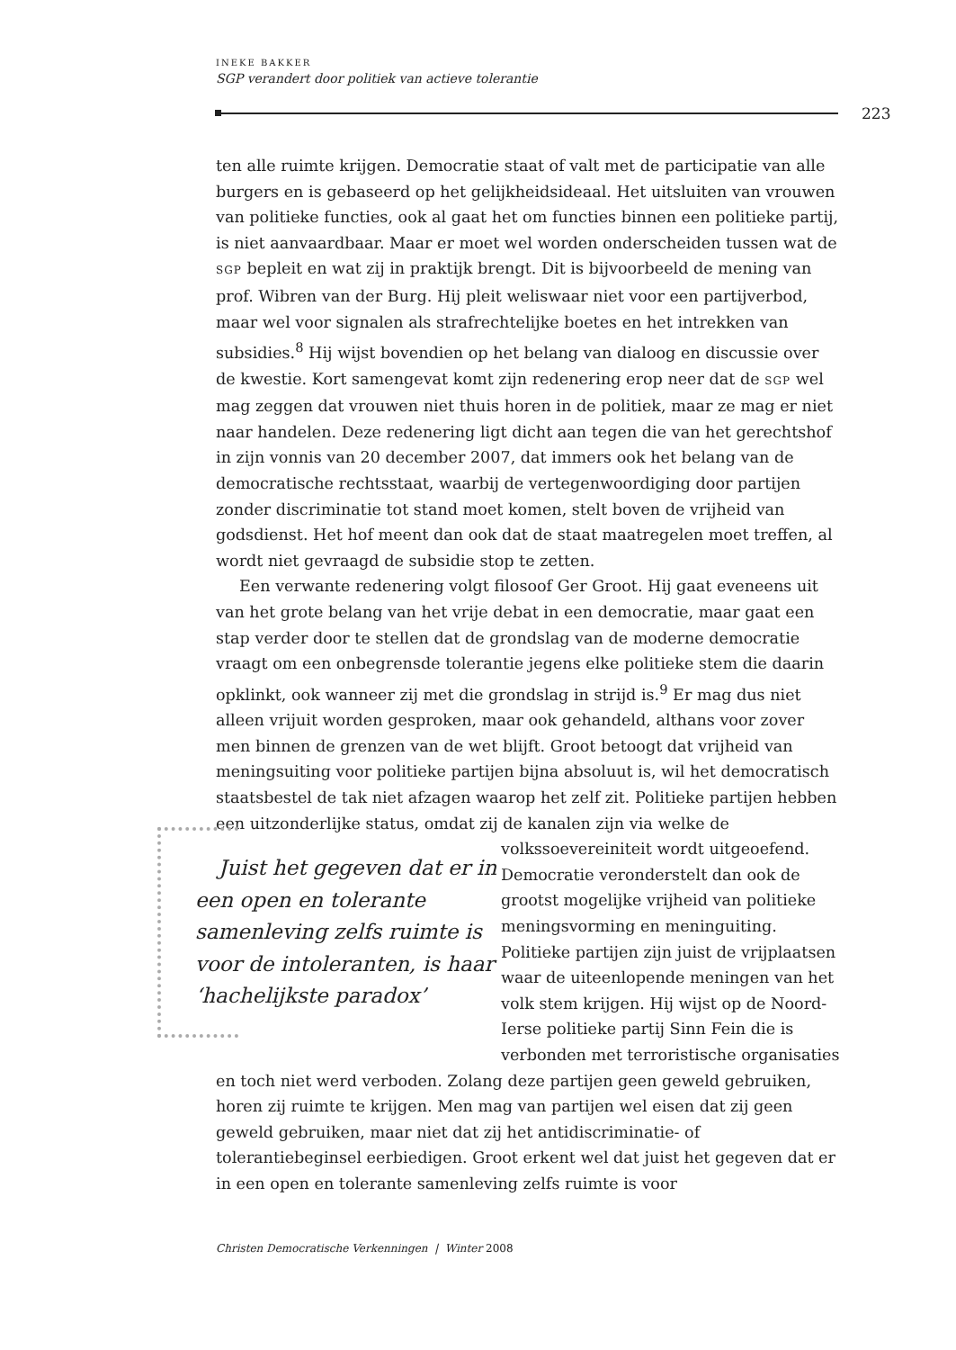INEKE BAKKER
SGP verandert door politiek van actieve tolerantie
223
ten alle ruimte krijgen. Democratie staat of valt met de participatie van alle burgers en is gebaseerd op het gelijkheidsideaal. Het uitsluiten van vrouwen van politieke functies, ook al gaat het om functies binnen een politieke partij, is niet aanvaardbaar. Maar er moet wel worden onderscheiden tussen wat de SGP bepleit en wat zij in praktijk brengt. Dit is bijvoorbeeld de mening van prof. Wibren van der Burg. Hij pleit weliswaar niet voor een partijverbod, maar wel voor signalen als strafrechtelijke boetes en het intrekken van subsidies.<sup>8</sup> Hij wijst bovendien op het belang van dialoog en discussie over de kwestie. Kort samengevat komt zijn redenering erop neer dat de SGP wel mag zeggen dat vrouwen niet thuis horen in de politiek, maar ze mag er niet naar handelen. Deze redenering ligt dicht aan tegen die van het gerechtshof in zijn vonnis van 20 december 2007, dat immers ook het belang van de democratische rechtsstaat, waarbij de vertegenwoordiging door partijen zonder discriminatie tot stand moet komen, stelt boven de vrijheid van godsdienst. Het hof meent dan ook dat de staat maatregelen moet treffen, al wordt niet gevraagd de subsidie stop te zetten.
Een verwante redenering volgt filosoof Ger Groot. Hij gaat eveneens uit van het grote belang van het vrije debat in een democratie, maar gaat een stap verder door te stellen dat de grondslag van de moderne democratie vraagt om een onbegrensde tolerantie jegens elke politieke stem die daarin opklinkt, ook wanneer zij met die grondslag in strijd is.<sup>9</sup> Er mag dus niet alleen vrijuit worden gesproken, maar ook gehandeld, althans voor zover men binnen de grenzen van de wet blijft. Groot betoogt dat vrijheid van meningsuiting voor politieke partijen bijna absoluut is, wil het democratisch staatsbestel de tak niet afzagen waarop het zelf zit. Politieke partijen hebben een uitzonderlijke status, omdat zij de kanalen zijn via welke de Juist het gegeven dat er in een open en tolerante samenleving zelfs ruimte is voor de intoleranten, is haar ‘hachelijkste paradox’ volkssoevereiniteit wordt uitgeoefend. Democratie veronderstelt dan ook de grootst mogelijke vrijheid van politieke meningsvorming en meninguiting. Politieke partijen zijn juist de vrijplaatsen waar de uiteenlopende meningen van het volk stem krijgen. Hij wijst op de Noord-Ierse politieke partij Sinn Fein die is verbonden met terroristische organisaties en toch niet werd verboden. Zolang deze partijen geen geweld gebruiken, horen zij ruimte te krijgen. Men mag van partijen wel eisen dat zij geen geweld gebruiken, maar niet dat zij het antidiscriminatie- of tolerantiebeginsel eerbiedigen. Groot erkent wel dat juist het gegeven dat er in een open en tolerante samenleving zelfs ruimte is voor
Christen Democratische Verkenningen | Winter 2008